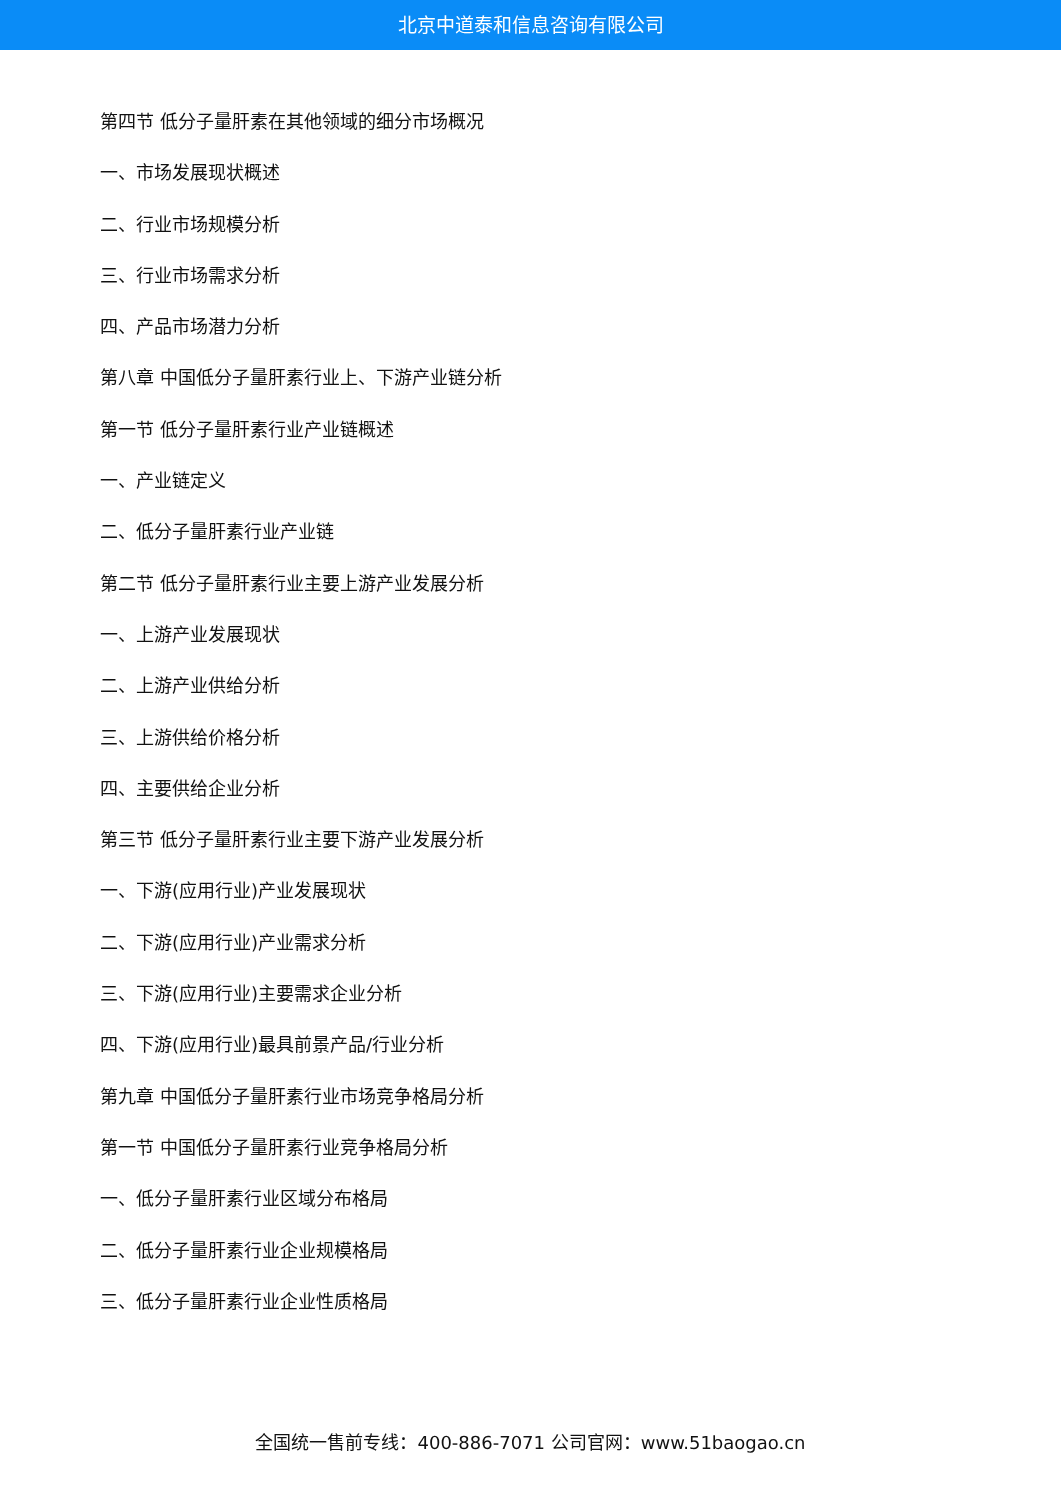北京中道泰和信息咨询有限公司
第四节 低分子量肝素在其他领域的细分市场概况
一、市场发展现状概述
二、行业市场规模分析
三、行业市场需求分析
四、产品市场潜力分析
第八章 中国低分子量肝素行业上、下游产业链分析
第一节 低分子量肝素行业产业链概述
一、产业链定义
二、低分子量肝素行业产业链
第二节 低分子量肝素行业主要上游产业发展分析
一、上游产业发展现状
二、上游产业供给分析
三、上游供给价格分析
四、主要供给企业分析
第三节 低分子量肝素行业主要下游产业发展分析
一、下游(应用行业)产业发展现状
二、下游(应用行业)产业需求分析
三、下游(应用行业)主要需求企业分析
四、下游(应用行业)最具前景产品/行业分析
第九章 中国低分子量肝素行业市场竞争格局分析
第一节 中国低分子量肝素行业竞争格局分析
一、低分子量肝素行业区域分布格局
二、低分子量肝素行业企业规模格局
三、低分子量肝素行业企业性质格局
全国统一售前专线：400-886-7071 公司官网：www.51baogao.cn